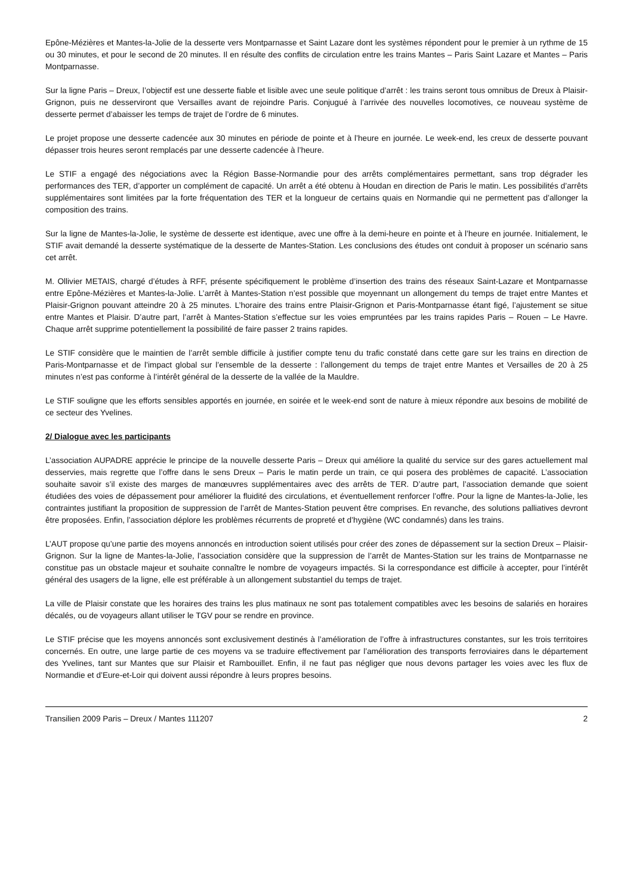Epône-Mézières et Mantes-la-Jolie de la desserte vers Montparnasse et Saint Lazare dont les systèmes répondent pour le premier à un rythme de 15 ou 30 minutes, et pour le second de 20 minutes. Il en résulte des conflits de circulation entre les trains Mantes – Paris Saint Lazare et Mantes – Paris Montparnasse.
Sur la ligne Paris – Dreux, l’objectif est une desserte fiable et lisible avec une seule politique d’arrêt : les trains seront tous omnibus de Dreux à Plaisir-Grignon, puis ne desserviront que Versailles avant de rejoindre Paris. Conjugué à l’arrivée des nouvelles locomotives, ce nouveau système de desserte permet d’abaisser les temps de trajet de l’ordre de 6 minutes.
Le projet propose une desserte cadencée aux 30 minutes en période de pointe et à l’heure en journée. Le week-end, les creux de desserte pouvant dépasser trois heures seront remplacés par une desserte cadencée à l’heure.
Le STIF a engagé des négociations avec la Région Basse-Normandie pour des arrêts complémentaires permettant, sans trop dégrader les performances des TER, d’apporter un complément de capacité. Un arrêt a été obtenu à Houdan en direction de Paris le matin. Les possibilités d’arrêts supplémentaires sont limitées par la forte fréquentation des TER et la longueur de certains quais en Normandie qui ne permettent pas d’allonger la composition des trains.
Sur la ligne de Mantes-la-Jolie, le système de desserte est identique, avec une offre à la demi-heure en pointe et à l’heure en journée. Initialement, le STIF avait demandé la desserte systématique de la desserte de Mantes-Station. Les conclusions des études ont conduit à proposer un scénario sans cet arrêt.
M. Ollivier METAIS, chargé d’études à RFF, présente spécifiquement le problème d’insertion des trains des réseaux Saint-Lazare et Montparnasse entre Epône-Mézières et Mantes-la-Jolie. L’arrêt à Mantes-Station n’est possible que moyennant un allongement du temps de trajet entre Mantes et Plaisir-Grignon pouvant atteindre 20 à 25 minutes. L’horaire des trains entre Plaisir-Grignon et Paris-Montparnasse étant figé, l’ajustement se situe entre Mantes et Plaisir. D’autre part, l’arrêt à Mantes-Station s’effectue sur les voies empruntées par les trains rapides Paris – Rouen – Le Havre. Chaque arrêt supprime potentiellement la possibilité de faire passer 2 trains rapides.
Le STIF considère que le maintien de l’arrêt semble difficile à justifier compte tenu du trafic constaté dans cette gare sur les trains en direction de Paris-Montparnasse et de l’impact global sur l’ensemble de la desserte : l’allongement du temps de trajet entre Mantes et Versailles de 20 à 25 minutes n’est pas conforme à l’intérêt général de la desserte de la vallée de la Mauldre.
Le STIF souligne que les efforts sensibles apportés en journée, en soirée et le week-end sont de nature à mieux répondre aux besoins de mobilité de ce secteur des Yvelines.
2/ Dialogue avec les participants
L’association AUPADRE apprécie le principe de la nouvelle desserte Paris – Dreux qui améliore la qualité du service sur des gares actuellement mal desservies, mais regrette que l’offre dans le sens Dreux – Paris le matin perde un train, ce qui posera des problèmes de capacité. L’association souhaite savoir s’il existe des marges de manœuvres supplémentaires avec des arrêts de TER. D’autre part, l’association demande que soient étudiées des voies de dépassement pour améliorer la fluidité des circulations, et éventuellement renforcer l’offre. Pour la ligne de Mantes-la-Jolie, les contraintes justifiant la proposition de suppression de l’arrêt de Mantes-Station peuvent être comprises. En revanche, des solutions palliatives devront être proposées. Enfin, l’association déplore les problèmes récurrents de propreté et d’hygiène (WC condamnés) dans les trains.
L’AUT propose qu’une partie des moyens annoncés en introduction soient utilisés pour créer des zones de dépassement sur la section Dreux – Plaisir-Grignon. Sur la ligne de Mantes-la-Jolie, l’association considère que la suppression de l’arrêt de Mantes-Station sur les trains de Montparnasse ne constitue pas un obstacle majeur et souhaite connaître le nombre de voyageurs impactés. Si la correspondance est difficile à accepter, pour l’intérêt général des usagers de la ligne, elle est préférable à un allongement substantiel du temps de trajet.
La ville de Plaisir constate que les horaires des trains les plus matinaux ne sont pas totalement compatibles avec les besoins de salariés en horaires décalés, ou de voyageurs allant utiliser le TGV pour se rendre en province.
Le STIF précise que les moyens annoncés sont exclusivement destinés à l’amélioration de l’offre à infrastructures constantes, sur les trois territoires concernés. En outre, une large partie de ces moyens va se traduire effectivement par l’amélioration des transports ferroviaires dans le département des Yvelines, tant sur Mantes que sur Plaisir et Rambouillet. Enfin, il ne faut pas négliger que nous devons partager les voies avec les flux de Normandie et d’Eure-et-Loir qui doivent aussi répondre à leurs propres besoins.
Transilien 2009 Paris – Dreux / Mantes 111207 2